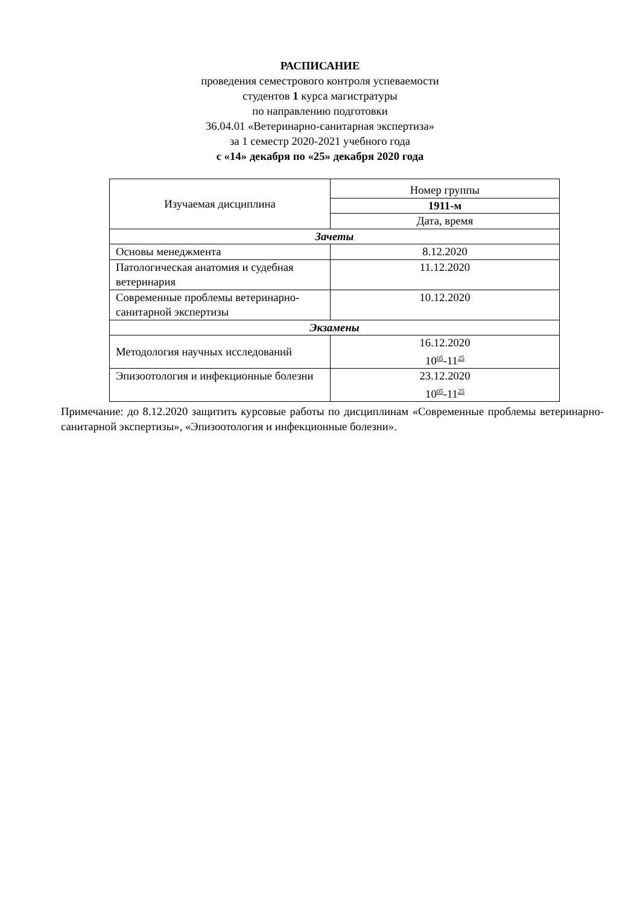РАСПИСАНИЕ
проведения семестрового контроля успеваемости
студентов 1 курса магистратуры
по направлению подготовки
36.04.01 «Ветеринарно-санитарная экспертиза»
за 1 семестр 2020-2021 учебного года
с «14» декабря по «25» декабря 2020 года
| Изучаемая дисциплина | Номер группы |
| | 1911-м |
| | Дата, время |
| Зачеты | |
| Основы менеджмента | 8.12.2020 |
| Патологическая анатомия и судебная ветеринария | 11.12.2020 |
| Современные проблемы ветеринарно- санитарной экспертизы | 10.12.2020 |
| Экзамены | |
| Методология научных исследований | 16.12.2020 10<sup>05</sup>-11<sup>25</sup> |
| Эпизоотология и инфекционные болезни | 23.12.2020 10<sup>05</sup>-11<sup>25</sup> |
Примечание: до 8.12.2020 защитить курсовые работы по дисциплинам «Современные проблемы ветеринарно- санитарной экспертизы», «Эпизоотология и инфекционные болезни».